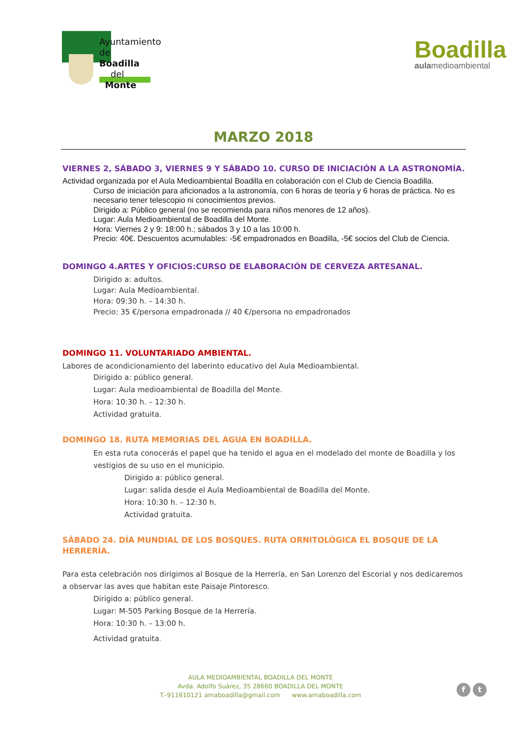Ayuntamiento de
Boadilla
del
Monte
Boadilla
aulamedioambiental
MARZO 2018
VIERNES 2, SÁBADO 3, VIERNES 9 Y SÁBADO 10. CURSO DE INICIACIÓN A LA ASTRONOMÍA.
Actividad organizada por el Aula Medioambiental Boadilla en colaboración con el Club de Ciencia Boadilla.
Curso de iniciación para aficionados a la astronomía, con 6 horas de teoría y 6 horas de práctica. No es necesario tener telescopio ni conocimientos previos.
Dirigido a: Público general (no se recomienda para niños menores de 12 años).
Lugar: Aula Medioambiental de Boadilla del Monte.
Hora: Viernes 2 y 9: 18:00 h.; sábados 3 y 10 a las 10:00 h.
Precio: 40€. Descuentos acumulables: -5€ empadronados en Boadilla, -5€ socios del Club de Ciencia.
DOMINGO 4.ARTES Y OFICIOS:CURSO DE ELABORACIÓN DE CERVEZA ARTESANAL.
Dirigido a: adultos.
Lugar: Aula Medioambiental.
Hora: 09:30 h. – 14:30 h.
Precio: 35 €/persona empadronada // 40 €/persona no empadronados
DOMINGO 11. VOLUNTARIADO AMBIENTAL.
Labores de acondicionamiento del laberinto educativo del Aula Medioambiental.
Dirigido a: público general.
Lugar: Aula medioambiental de Boadilla del Monte.
Hora: 10:30 h. – 12:30 h.
Actividad gratuita.
DOMINGO 18. RUTA MEMORIAS DEL AGUA EN BOADILLA.
En esta ruta conocerás el papel que ha tenido el agua en el modelado del monte de Boadilla y los vestigios de su uso en el municipio.
Dirigido a: público general.
Lugar: salida desde el Aula Medioambiental de Boadilla del Monte.
Hora: 10:30 h. – 12:30 h.
Actividad gratuita.
SÁBADO 24. DÍA MUNDIAL DE LOS BOSQUES. RUTA ORNITOLÓGICA EL BOSQUE DE LA HERRERÍA.
Para esta celebración nos dirigimos al Bosque de la Herrería, en San Lorenzo del Escorial y nos dedicaremos a observar las aves que habitan este Paisaje Pintoresco.
Dirigido a: público general.
Lugar: M-505 Parking Bosque de la Herrería.
Hora: 10:30 h. – 13:00 h.
Actividad gratuita.
AULA MEDIOAMBIENTAL BOADILLA DEL MONTE
Avda. Adolfo Suárez, 35 28660 BOADILLA DEL MONTE
T.-911610121 amaboadilla@gmail.com www.amaboadilla.com
f t